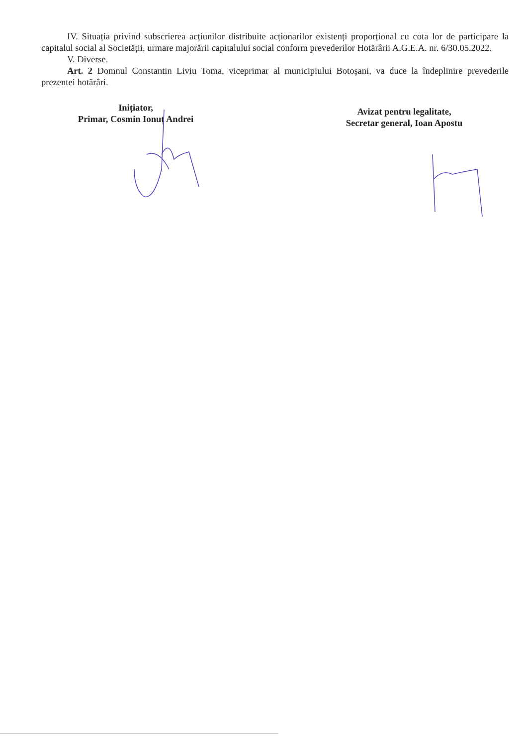IV. Situația privind subscrierea acțiunilor distribuite acționarilor existenți proporțional cu cota lor de participare la capitalul social al Societății, urmare majorării capitalului social conform prevederilor Hotărârii A.G.E.A. nr. 6/30.05.2022.
V. Diverse.
Art. 2 Domnul Constantin Liviu Toma, viceprimar al municipiului Botoșani, va duce la îndeplinire prevederile prezentei hotărâri.
Inițiator,
Primar, Cosmin Ionuț Andrei
Avizat pentru legalitate,
Secretar general, Ioan Apostu